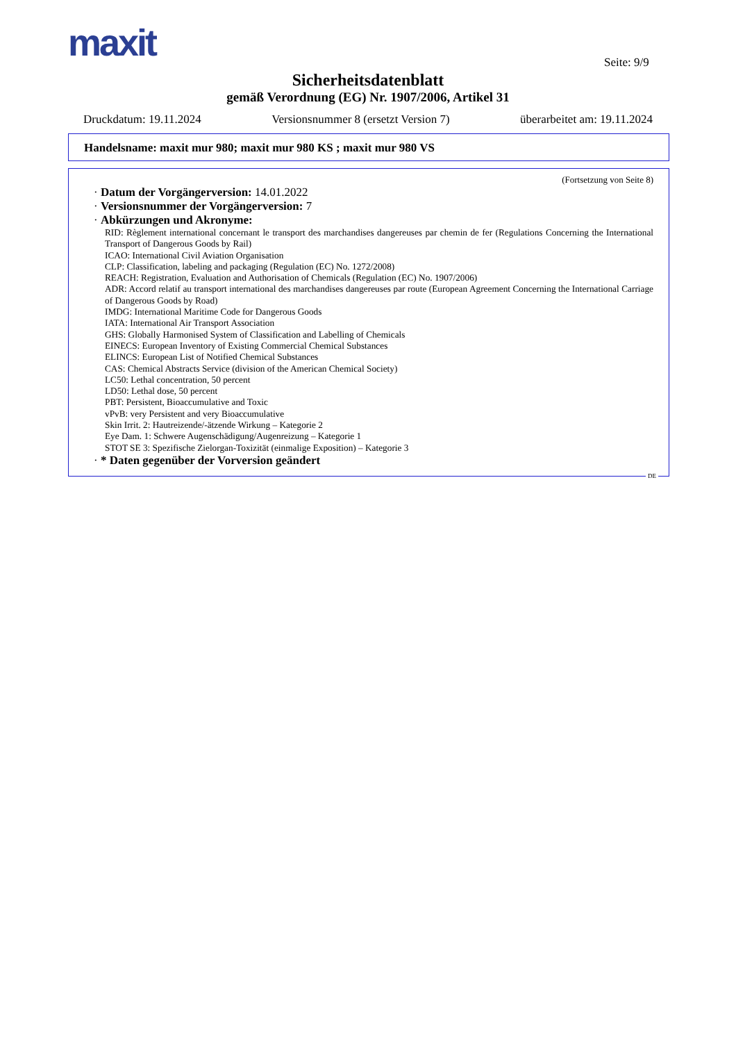maxit Seite: 9/9
Sicherheitsdatenblatt
gemäß Verordnung (EG) Nr. 1907/2006, Artikel 31
Druckdatum: 19.11.2024 Versionsnummer 8 (ersetzt Version 7) überarbeitet am: 19.11.2024
Handelsname: maxit mur 980; maxit mur 980 KS ; maxit mur 980 VS
(Fortsetzung von Seite 8)
· Datum der Vorgängerversion: 14.01.2022
· Versionsnummer der Vorgängerversion: 7
· Abkürzungen und Akronyme:
RID: Règlement international concernant le transport des marchandises dangereuses par chemin de fer (Regulations Concerning the International Transport of Dangerous Goods by Rail)
ICAO: International Civil Aviation Organisation
CLP: Classification, labeling and packaging (Regulation (EC) No. 1272/2008)
REACH: Registration, Evaluation and Authorisation of Chemicals (Regulation (EC) No. 1907/2006)
ADR: Accord relatif au transport international des marchandises dangereuses par route (European Agreement Concerning the International Carriage of Dangerous Goods by Road)
IMDG: International Maritime Code for Dangerous Goods
IATA: International Air Transport Association
GHS: Globally Harmonised System of Classification and Labelling of Chemicals
EINECS: European Inventory of Existing Commercial Chemical Substances
ELINCS: European List of Notified Chemical Substances
CAS: Chemical Abstracts Service (division of the American Chemical Society)
LC50: Lethal concentration, 50 percent
LD50: Lethal dose, 50 percent
PBT: Persistent, Bioaccumulative and Toxic
vPvB: very Persistent and very Bioaccumulative
Skin Irrit. 2: Hautreizende/-ätzende Wirkung – Kategorie 2
Eye Dam. 1: Schwere Augenschädigung/Augenreizung – Kategorie 1
STOT SE 3: Spezifische Zielorgan-Toxizität (einmalige Exposition) – Kategorie 3
· * Daten gegenüber der Vorversion geändert
DE